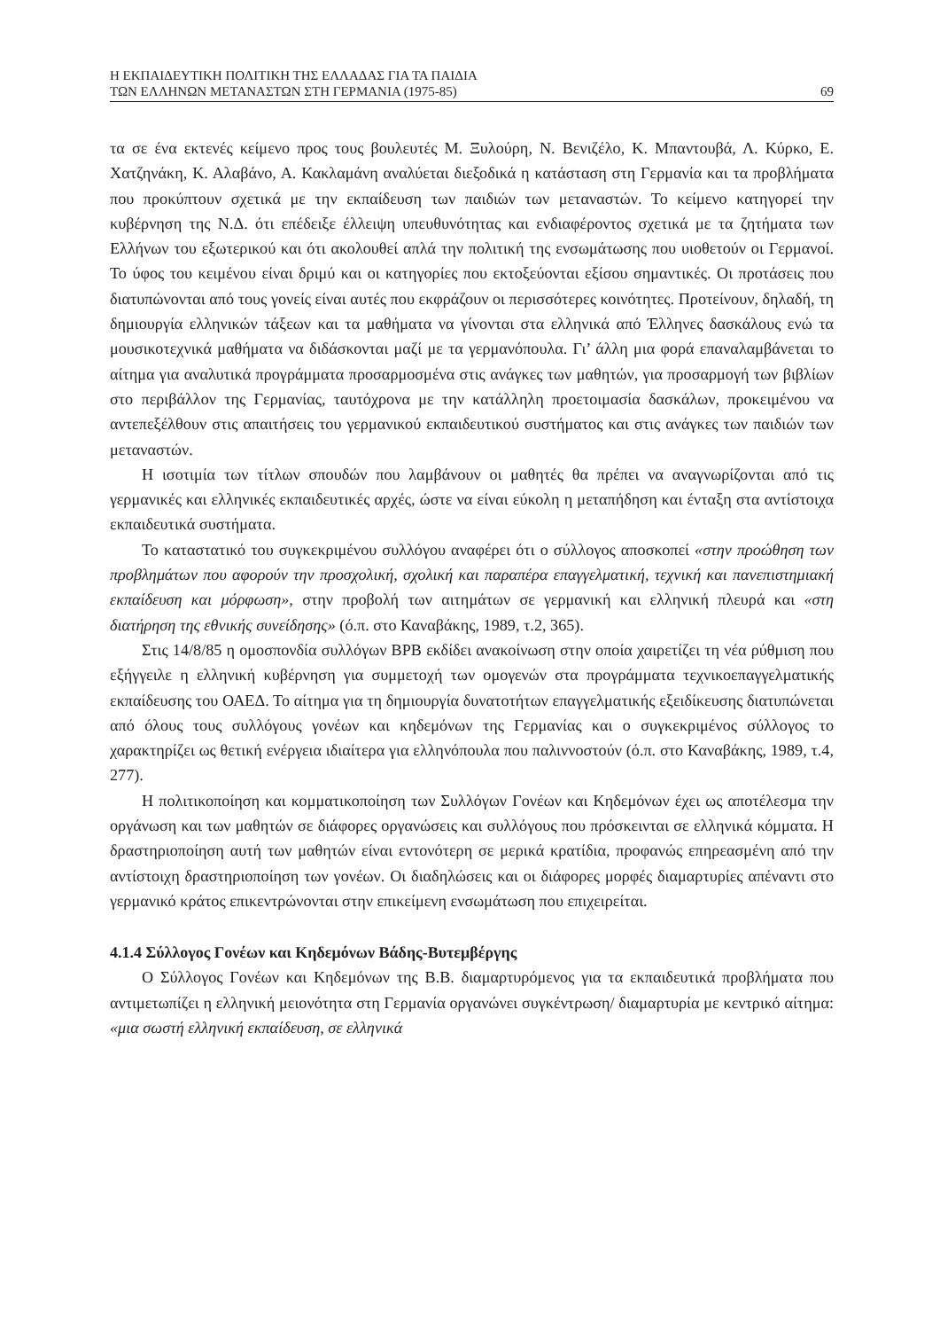Η ΕΚΠΑΙΔΕΥΤΙΚΗ ΠΟΛΙΤΙΚΗ ΤΗΣ ΕΛΛΑΔΑΣ ΓΙΑ ΤΑ ΠΑΙΔΙΑ
ΤΩΝ ΕΛΛΗΝΩΝ ΜΕΤΑΝΑΣΤΩΝ ΣΤΗ ΓΕΡΜΑΝΙΑ (1975-85)
69
τα σε ένα εκτενές κείμενο προς τους βουλευτές Μ. Ξυλούρη, Ν. Βενιζέλο, Κ. Μπαντουβά, Λ. Κύρκο, Ε. Χατζηνάκη, Κ. Αλαβάνο, Α. Κακλαμάνη αναλύεται διεξοδικά η κατάσταση στη Γερμανία και τα προβλήματα που προκύπτουν σχετικά με την εκπαίδευση των παιδιών των μεταναστών. Το κείμενο κατηγορεί την κυβέρνηση της Ν.Δ. ότι επέδειξε έλλειψη υπευθυνότητας και ενδιαφέροντος σχετικά με τα ζητήματα των Ελλήνων του εξωτερικού και ότι ακολουθεί απλά την πολιτική της ενσωμάτωσης που υιοθετούν οι Γερμανοί. Το ύφος του κειμένου είναι δριμύ και οι κατηγορίες που εκτοξεύονται εξίσου σημαντικές. Οι προτάσεις που διατυπώνονται από τους γονείς είναι αυτές που εκφράζουν οι περισσότερες κοινότητες. Προτείνουν, δηλαδή, τη δημιουργία ελληνικών τάξεων και τα μαθήματα να γίνονται στα ελληνικά από Έλληνες δασκάλους ενώ τα μουσικοτεχνικά μαθήματα να διδάσκονται μαζί με τα γερμανόπουλα. Γι’ άλλη μια φορά επαναλαμβάνεται το αίτημα για αναλυτικά προγράμματα προσαρμοσμένα στις ανάγκες των μαθητών, για προσαρμογή των βιβλίων στο περιβάλλον της Γερμανίας, ταυτόχρονα με την κατάλληλη προετοιμασία δασκάλων, προκειμένου να αντεπεξέλθουν στις απαιτήσεις του γερμανικού εκπαιδευτικού συστήματος και στις ανάγκες των παιδιών των μεταναστών.
Η ισοτιμία των τίτλων σπουδών που λαμβάνουν οι μαθητές θα πρέπει να αναγνωρίζονται από τις γερμανικές και ελληνικές εκπαιδευτικές αρχές, ώστε να είναι εύκολη η μεταπήδηση και ένταξη στα αντίστοιχα εκπαιδευτικά συστήματα.
Το καταστατικό του συγκεκριμένου συλλόγου αναφέρει ότι ο σύλλογος αποσκοπεί «στην προώθηση των προβλημάτων που αφορούν την προσχολική, σχολική και παραπέρα επαγγελματική, τεχνική και πανεπιστημιακή εκπαίδευση και μόρφωση», στην προβολή των αιτημάτων σε γερμανική και ελληνική πλευρά και «στη διατήρηση της εθνικής συνείδησης» (ό.π. στο Καναβάκης, 1989, τ.2, 365).
Στις 14/8/85 η ομοσπονδία συλλόγων BPB εκδίδει ανακοίνωση στην οποία χαιρετίζει τη νέα ρύθμιση που εξήγγειλε η ελληνική κυβέρνηση για συμμετοχή των ομογενών στα προγράμματα τεχνικοεπαγγελματικής εκπαίδευσης του ΟΑΕΔ. Το αίτημα για τη δημιουργία δυνατοτήτων επαγγελματικής εξειδίκευσης διατυπώνεται από όλους τους συλλόγους γονέων και κηδεμόνων της Γερμανίας και ο συγκεκριμένος σύλλογος το χαρακτηρίζει ως θετική ενέργεια ιδιαίτερα για ελληνόπουλα που παλιννοστούν (ό.π. στο Καναβάκης, 1989, τ.4, 277).
Η πολιτικοποίηση και κομματικοποίηση των Συλλόγων Γονέων και Κηδεμόνων έχει ως αποτέλεσμα την οργάνωση και των μαθητών σε διάφορες οργανώσεις και συλλόγους που πρόσκεινται σε ελληνικά κόμματα. Η δραστηριοποίηση αυτή των μαθητών είναι εντονότερη σε μερικά κρατίδια, προφανώς επηρεασμένη από την αντίστοιχη δραστηριοποίηση των γονέων. Οι διαδηλώσεις και οι διάφορες μορφές διαμαρτυρίες απέναντι στο γερμανικό κράτος επικεντρώνονται στην επικείμενη ενσωμάτωση που επιχειρείται.
4.1.4 Σύλλογος Γονέων και Κηδεμόνων Βάδης-Βυτεμβέργης
Ο Σύλλογος Γονέων και Κηδεμόνων της Β.Β. διαμαρτυρόμενος για τα εκπαιδευτικά προβλήματα που αντιμετωπίζει η ελληνική μειονότητα στη Γερμανία οργανώνει συγκέντρωση/ διαμαρτυρία με κεντρικό αίτημα: «μια σωστή ελληνική εκπαίδευση, σε ελληνικά